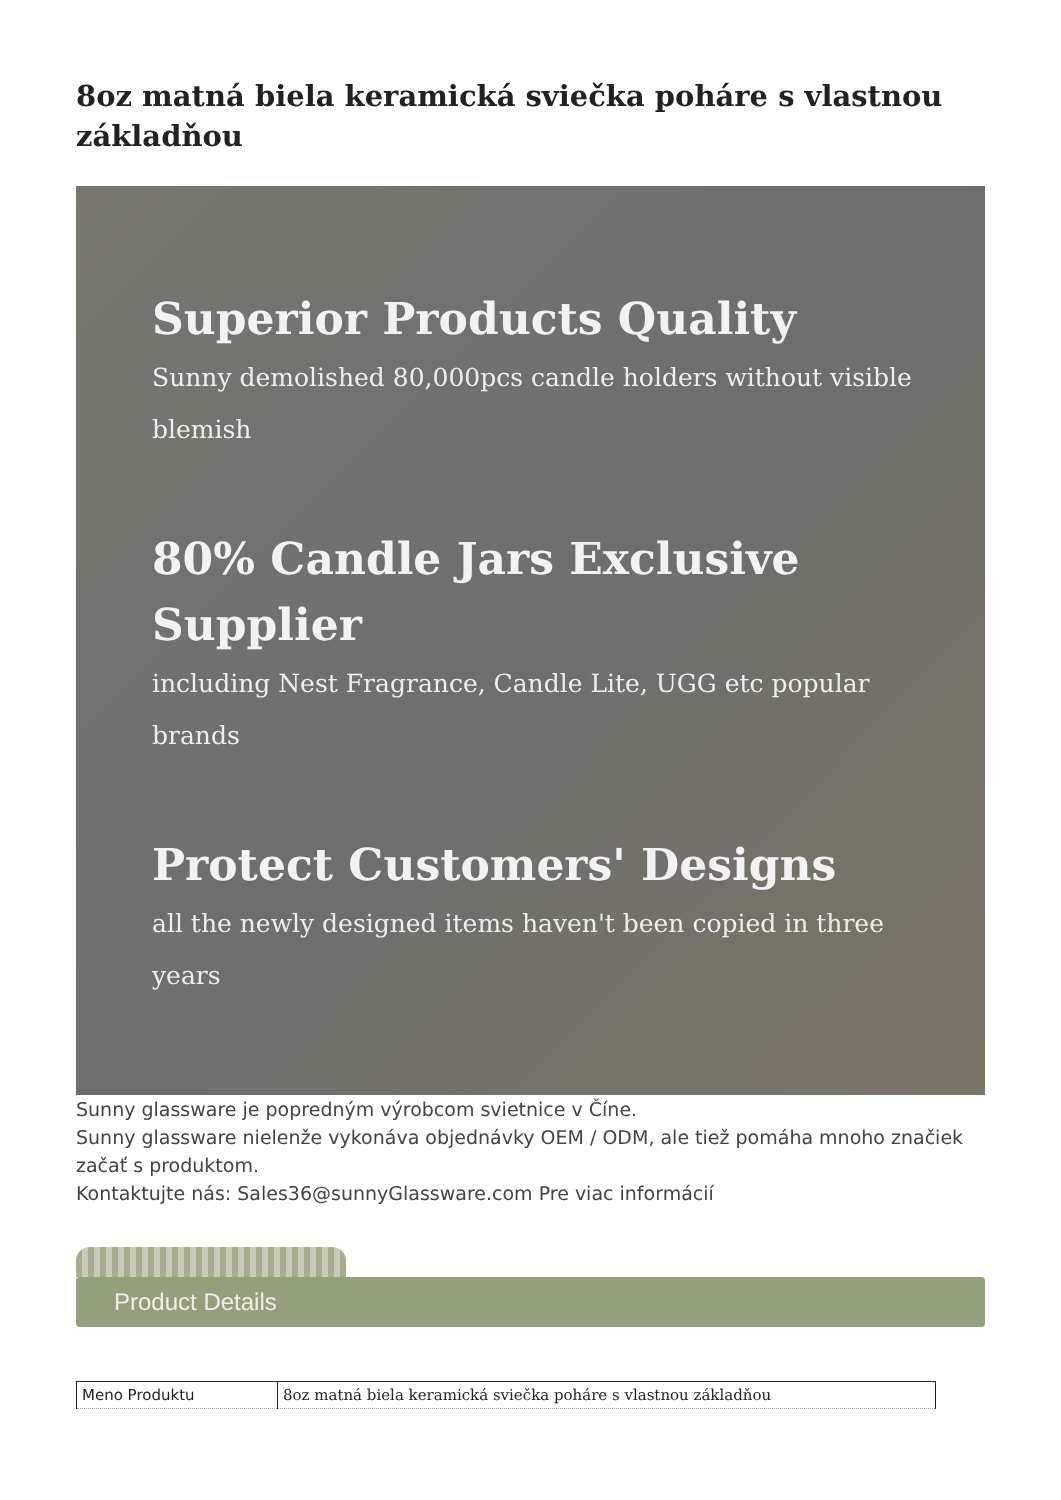8oz matná biela keramická sviečka poháre s vlastnou základňou
Superior Products Quality
Sunny demolished 80,000pcs candle holders without visible blemish
80% Candle Jars Exclusive Supplier
including Nest Fragrance, Candle Lite, UGG etc popular brands
Protect Customers' Designs
all the newly designed items haven't been copied in three years
Sunny glassware je popredným výrobcom svietnice v Číne.
Sunny glassware nielenže vykonáva objednávky OEM / ODM, ale tiež pomáha mnoho značiek začať s produktom.
Kontaktujte nás: Sales36@sunnyGlassware.com Pre viac informácií
Product Details
| Meno Produktu | 8oz matná biela keramická sviečka poháre s vlastnou základňou |